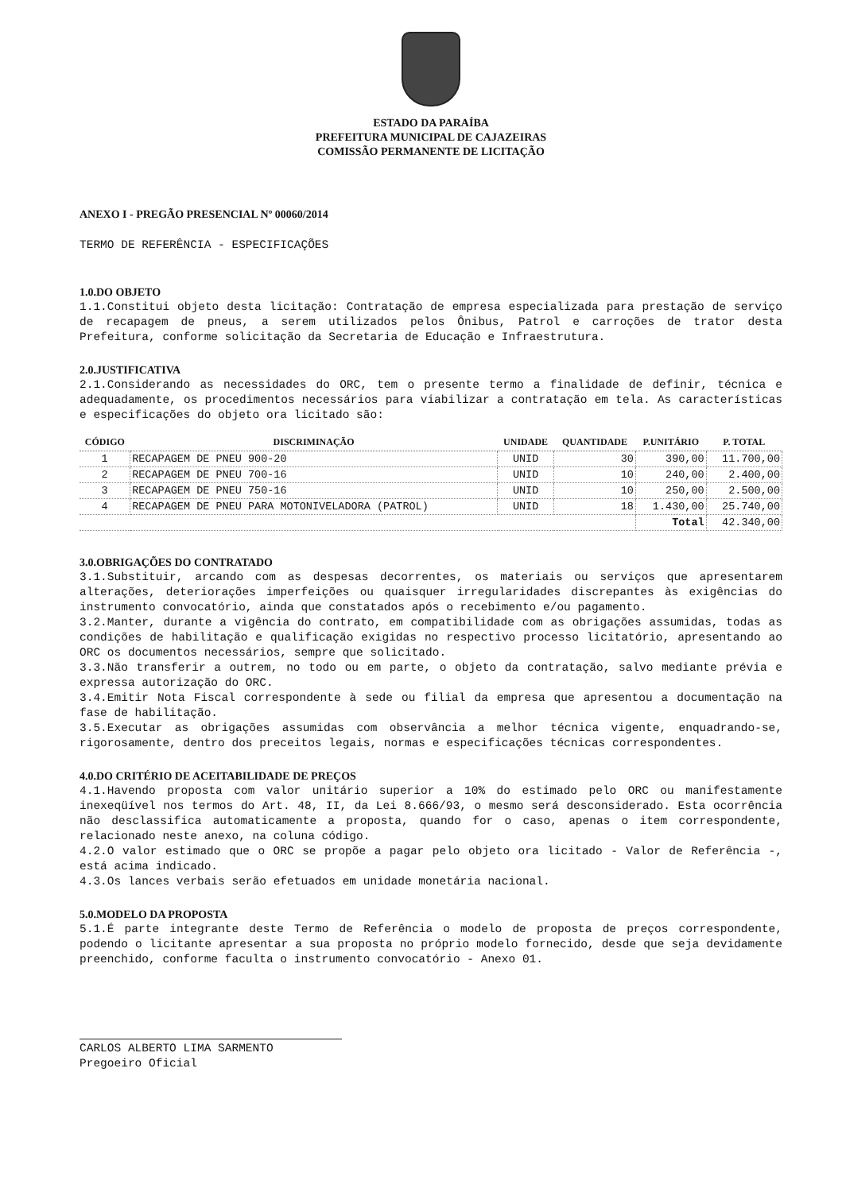ESTADO DA PARAÍBA
PREFEITURA MUNICIPAL DE CAJAZEIRAS
COMISSÃO PERMANENTE DE LICITAÇÃO
ANEXO I - PREGÃO PRESENCIAL Nº 00060/2014
TERMO DE REFERÊNCIA - ESPECIFICAÇÕES
1.0.DO OBJETO
1.1.Constitui objeto desta licitação: Contratação de empresa especializada para prestação de serviço de recapagem de pneus, a serem utilizados pelos Ônibus, Patrol e carroções de trator desta Prefeitura, conforme solicitação da Secretaria de Educação e Infraestrutura.
2.0.JUSTIFICATIVA
2.1.Considerando as necessidades do ORC, tem o presente termo a finalidade de definir, técnica e adequadamente, os procedimentos necessários para viabilizar a contratação em tela. As características e especificações do objeto ora licitado são:
| CÓDIGO | DISCRIMINAÇÃO | UNIDADE | QUANTIDADE | P.UNITÁRIO | P. TOTAL |
| --- | --- | --- | --- | --- | --- |
| 1 | RECAPAGEM DE PNEU 900-20 | UNID | 30 | 390,00 | 11.700,00 |
| 2 | RECAPAGEM DE PNEU 700-16 | UNID | 10 | 240,00 | 2.400,00 |
| 3 | RECAPAGEM DE PNEU 750-16 | UNID | 10 | 250,00 | 2.500,00 |
| 4 | RECAPAGEM DE PNEU PARA MOTONIVELADORA (PATROL) | UNID | 18 | 1.430,00 | 25.740,00 |
| | | | | Total | 42.340,00 |
3.0.OBRIGAÇÕES DO CONTRATADO
3.1.Substituir, arcando com as despesas decorrentes, os materiais ou serviços que apresentarem alterações, deteriorações imperfeições ou quaisquer irregularidades discrepantes às exigências do instrumento convocatório, ainda que constatados após o recebimento e/ou pagamento.
3.2.Manter, durante a vigência do contrato, em compatibilidade com as obrigações assumidas, todas as condições de habilitação e qualificação exigidas no respectivo processo licitatório, apresentando ao ORC os documentos necessários, sempre que solicitado.
3.3.Não transferir a outrem, no todo ou em parte, o objeto da contratação, salvo mediante prévia e expressa autorização do ORC.
3.4.Emitir Nota Fiscal correspondente à sede ou filial da empresa que apresentou a documentação na fase de habilitação.
3.5.Executar as obrigações assumidas com observância a melhor técnica vigente, enquadrando-se, rigorosamente, dentro dos preceitos legais, normas e especificações técnicas correspondentes.
4.0.DO CRITÉRIO DE ACEITABILIDADE DE PREÇOS
4.1.Havendo proposta com valor unitário superior a 10% do estimado pelo ORC ou manifestamente inexeqüível nos termos do Art. 48, II, da Lei 8.666/93, o mesmo será desconsiderado. Esta ocorrência não desclassifica automaticamente a proposta, quando for o caso, apenas o item correspondente, relacionado neste anexo, na coluna código.
4.2.O valor estimado que o ORC se propõe a pagar pelo objeto ora licitado - Valor de Referência -, está acima indicado.
4.3.Os lances verbais serão efetuados em unidade monetária nacional.
5.0.MODELO DA PROPOSTA
5.1.É parte integrante deste Termo de Referência o modelo de proposta de preços correspondente, podendo o licitante apresentar a sua proposta no próprio modelo fornecido, desde que seja devidamente preenchido, conforme faculta o instrumento convocatório - Anexo 01.
CARLOS ALBERTO LIMA SARMENTO
Pregoeiro Oficial